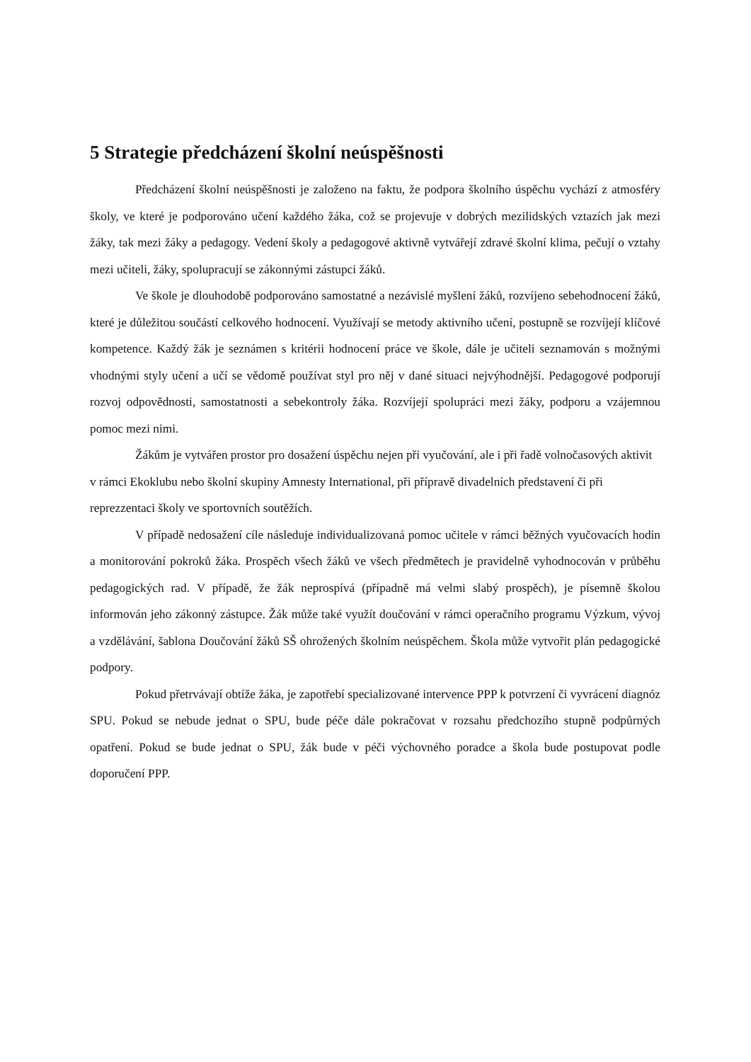5 Strategie předcházení školní neúspěšnosti
Předcházení školní neúspěšnosti je založeno na faktu, že podpora školního úspěchu vychází z atmosféry školy, ve které je podporováno učení každého žáka, což se projevuje v dobrých mezilidských vztazích jak mezi žáky, tak mezi žáky a pedagogy. Vedení školy a pedagogové aktivně vytvářejí zdravé školní klima, pečují o vztahy mezi učiteli, žáky, spolupracují se zákonnými zástupci žáků.
Ve škole je dlouhodobě podporováno samostatné a nezávislé myšlení žáků, rozvíjeno sebehodnocení žáků, které je důležitou součástí celkového hodnocení. Využívají se metody aktivního učení, postupně se rozvíjejí klíčové kompetence. Každý žák je seznámen s kritérii hodnocení práce ve škole, dále je učiteli seznamován s možnými vhodnými styly učení a učí se vědomě používat styl pro něj v dané situaci nejvýhodnější. Pedagogové podporují rozvoj odpovědnosti, samostatnosti a sebekontroly žáka. Rozvíjejí spolupráci mezi žáky, podporu a vzájemnou pomoc mezi nimi.
Žákům je vytvářen prostor pro dosažení úspěchu nejen při vyučování, ale i při řadě volnočasových aktivit v rámci Ekoklubu nebo školní skupiny Amnesty International, při přípravě divadelních představení či při reprezzentaci školy ve sportovních soutěžích.
V případě nedosažení cíle následuje individualizovaná pomoc učitele v rámci běžných vyučovacích hodin a monitorování pokroků žáka. Prospěch všech žáků ve všech předmětech je pravidelně vyhodnocován v průběhu pedagogických rad. V případě, že žák neprospívá (případně má velmi slabý prospěch), je písemně školou informován jeho zákonný zástupce. Žák může také využít doučování v rámci operačního programu Výzkum, vývoj a vzdělávání, šablona Doučování žáků SŠ ohrožených školním neúspěchem. Škola může vytvořit plán pedagogické podpory.
Pokud přetrvávají obtíže žáka, je zapotřebí specializované intervence PPP k potvrzení či vyvrácení diagnóz SPU. Pokud se nebude jednat o SPU, bude péče dále pokračovat v rozsahu předchozího stupně podpůrných opatření. Pokud se bude jednat o SPU, žák bude v péči výchovného poradce a škola bude postupovat podle doporučení PPP.